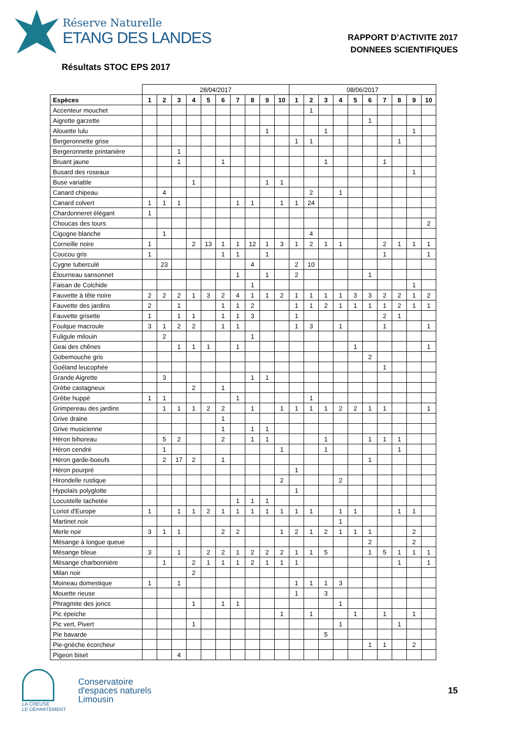Réserve Naturelle
ETANG DES LANDES
RAPPORT D’ACTIVITE 2017
DONNEES SCIENTIFIQUES
Résultats STOC EPS 2017
| | 28/04/2017 | | | | | | | | | | 08/06/2017 | | | | | | | | | |
| Espèces | 1 | 2 | 3 | 4 | 5 | 6 | 7 | 8 | 9 | 10 | 1 | 2 | 3 | 4 | 5 | 6 | 7 | 8 | 9 | 10 |
| Accenteur mouchet | | | | | | | | | | | | 1 | | | | | | | | |
| Aigrette garzette | | | | | | | | | | | | | | | | 1 | | | | |
| Alouette lulu | | | | | | | | | 1 | | | | 1 | | | | | | 1 | |
| Bergeronnette grise | | | | | | | | | | | 1 | 1 | | | | | | 1 | | |
| Bergeronnette printanière | | | 1 | | | | | | | | | | | | | | | | | |
| Bruant jaune | | | 1 | | | 1 | | | | | | | 1 | | | | 1 | | | |
| Busard des roseaux | | | | | | | | | | | | | | | | | | | 1 | |
| Buse variable | | | | 1 | | | | | 1 | 1 | | | | | | | | | | |
| Canard chipeau | | 4 | | | | | | | | | | 2 | | 1 | | | | | | |
| Canard colvert | 1 | 1 | 1 | | | | 1 | 1 | | 1 | 1 | 24 | | | | | | | | |
| Chardonneret élégant | 1 | | | | | | | | | | | | | | | | | | | |
| Choucas des tours | | | | | | | | | | | | | | | | | | | | 2 |
| Cigogne blanche | | 1 | | | | | | | | | | 4 | | | | | | | | |
| Corneille noire | 1 | | | 2 | 13 | 1 | 1 | 12 | 1 | 3 | 1 | 2 | 1 | 1 | | | 2 | 1 | 1 | 1 |
| Coucou gris | 1 | | | | | 1 | 1 | | 1 | | | | | | | | 1 | | | 1 |
| Cygne tuberculé | | 23 | | | | | | 4 | | | 2 | 10 | | | | | | | | |
| Étourneau sansonnet | | | | | | | 1 | | 1 | | 2 | | | | | 1 | | | | |
| Faisan de Colchide | | | | | | | | 1 | | | | | | | | | | | 1 | |
| Fauvette à tête noire | 2 | 2 | 2 | 1 | 3 | 2 | 4 | 1 | 1 | 2 | 1 | 1 | 1 | 1 | 3 | 3 | 2 | 2 | 1 | 2 |
| Fauvette des jardins | 2 | | 1 | | | 1 | 1 | 2 | | | 1 | 1 | 2 | 1 | 1 | 1 | 1 | 2 | 1 | 1 |
| Fauvette grisette | 1 | | 1 | 1 | | 1 | 1 | 3 | | | 1 | | | | | | 2 | 1 | | |
| Foulque macroule | 3 | 1 | 2 | 2 | | 1 | 1 | | | | 1 | 3 | | 1 | | | 1 | | | 1 |
| Fuligule milouin | | 2 | | | | | | 1 | | | | | | | | | | | | |
| Geai des chênes | | | 1 | 1 | 1 | | 1 | | | | | | | | 1 | | | | | 1 |
| Gobemouche gris | | | | | | | | | | | | | | | | 2 | | | | |
| Goéland leucophée | | | | | | | | | | | | | | | | | 1 | | | |
| Grande Aigrette | | 3 | | | | | | 1 | 1 | | | | | | | | | | | |
| Grèbe castagneux | | | | 2 | | 1 | | | | | | | | | | | | | | |
| Grèbe huppé | 1 | 1 | | | | | 1 | | | | | 1 | | | | | | | | |
| Grimpereau des jardins | | 1 | 1 | 1 | 2 | 2 | | 1 | | 1 | 1 | 1 | 1 | 2 | 2 | 1 | 1 | | | 1 |
| Grive draine | | | | | | 1 | | | | | | | | | | | | | | |
| Grive musicienne | | | | | | 1 | | 1 | 1 | | | | | | | | | | | |
| Héron bihoreau | | 5 | 2 | | | 2 | | 1 | 1 | | | | 1 | | | 1 | 1 | 1 | | |
| Héron cendré | | 1 | | | | | | | | 1 | | | 1 | | | | | 1 | | |
| Héron garde-boeufs | | 2 | 17 | 2 | | 1 | | | | | | | | | | 1 | | | | |
| Héron pourpré | | | | | | | | | | | 1 | | | | | | | | | |
| Hirondelle rustique | | | | | | | | | | 2 | | | | 2 | | | | | | |
| Hypolaïs polyglotte | | | | | | | | | | | 1 | | | | | | | | | |
| Locustelle tachetée | | | | | | | 1 | 1 | 1 | | | | | | | | | | | |
| Loriot d'Europe | 1 | | 1 | 1 | 2 | 1 | 1 | 1 | 1 | 1 | 1 | 1 | | 1 | 1 | | | 1 | 1 | |
| Martinet noir | | | | | | | | | | | | | | 1 | | | | | | |
| Merle noir | 3 | 1 | 1 | | | 2 | 2 | | | 1 | 2 | 1 | 2 | 1 | 1 | 1 | | | 2 | |
| Mésange à longue queue | | | | | | | | | | | | | | | | 2 | | | 2 | |
| Mésange bleue | 3 | | 1 | | 2 | 2 | 1 | 2 | 2 | 2 | 1 | 1 | 5 | | | 1 | 5 | 1 | 1 | 1 |
| Mésange charbonnière | | 1 | | 2 | 1 | 1 | 1 | 2 | 1 | 1 | 1 | | | | | | | 1 | | 1 |
| Milan noir | | | | 2 | | | | | | | | | | | | | | | | |
| Moineau domestique | 1 | | 1 | | | | | | | | 1 | 1 | 1 | 3 | | | | | | |
| Mouette rieuse | | | | | | | | | | | 1 | | 3 | | | | | | | |
| Phragmite des joncs | | | | 1 | | 1 | 1 | | | | | | | 1 | | | | | | |
| Pic épeiche | | | | | | | | | | 1 | | 1 | | | 1 | | 1 | | 1 | |
| Pic vert, Pivert | | | | 1 | | | | | | | | | | 1 | | | | 1 | | |
| Pie bavarde | | | | | | | | | | | | | 5 | | | | | | | |
| Pie-grièche écorcheur | | | | | | | | | | | | | | | | 1 | 1 | | 2 | |
| Pigeon biset | | | 4 | | | | | | | | | | | | | | | | | |
LA CREUSE
LE DÉPARTEMENT
Conservatoire
d'espaces naturels
Limousin
15